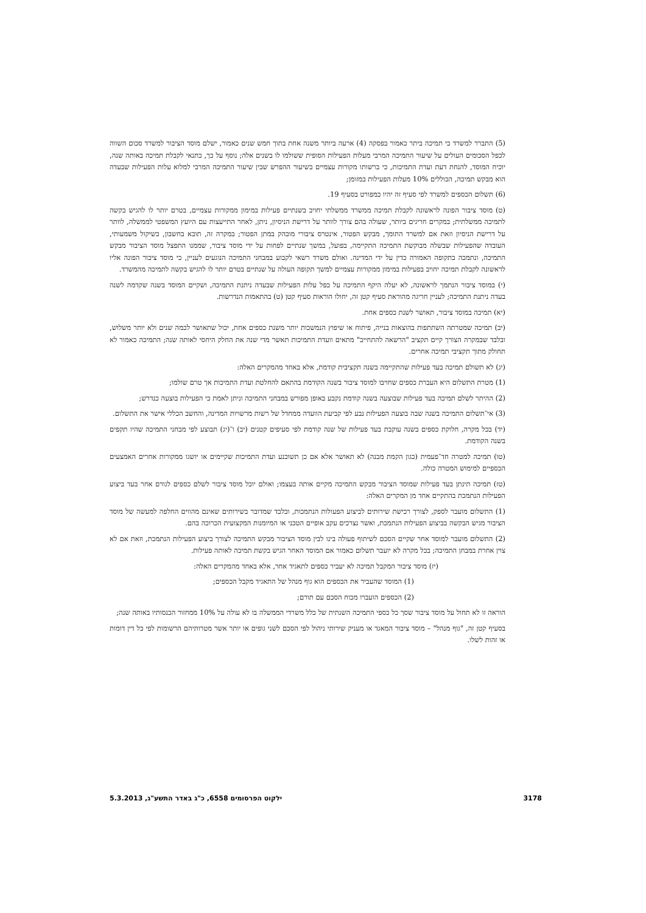(5) התברר למשרד כי תמיכה ביתר כאמור בפסקה (4) ארעה ביותר משנה אחת בתוך חמש שנים כאמור, ישלם מוסד הציבור למשרד סכום השווה לכפל הסכומים העולים על שיעור התמיכה המרבי מעלות הפעילות הסופית ששולמו לו בשנים אלה; נוסף על כך, כתנאי לקבלת תמיכה באותה שנה, יוכיח המוסד, להנחת דעת ועדת התמיכות, כי ברשותו מקורות עצמיים בשיעור ההפרש שבין שיעור התמיכה המרבי למלוא עלות הפעילות שבעדה הוא מבקש תמיכה, הכוללים 10% מעלות הפעילות במזומן;
(6) תשלום הכספים למשרד לפי סעיף זה יהיו כמפורט בסעיף 19.
(ט) מוסד ציבור הפונה לראשונה לקבלת תמיכה ממשרד ממשלתי יחויב בשנתיים פעילות במימון ממקורות עצמיים, בטרם יותר לו להגיש בקשה לתמיכה ממשלתית; במקרים חריגים ביותר, שעולה בהם צורך לוותר על דרישת הניסיון, ניתן, לאחר התייעצות עם היועץ המשפטי לממשלה, לוותר על דרישת הניסיון וזאת אם למשרד התומך, מבקש הפטור, אינטרס ציבורי מובהק במתן הפטור; במקרה זה, תובא בחשבון, כשיקול משמעותי, העובדה שהפעילות שבשלה מבוקשת התמיכה התקיימה, בפועל, במשך שנתיים לפחות על ידי מוסד ציבור, שממנו התפצל מוסד הציבור מבקש התמיכה, ונתמכה בתקופה האמורה כדין על ידי המדינה. ואולם משרד רשאי לקבוע במבחני התמיכה הנוגעים לעניין, כי מוסד ציבור הפונה אליו לראשונה לקבלת תמיכה יחויב בפעילות במימון ממקורות עצמיים למשך תקופה העולה על שנתיים בטרם יותר לו להגיש בקשה לתמיכה מהמשרד.
(י) במוסד ציבור הנתמך לראשונה, לא יעלה היקף התמיכה על כפל עלות הפעילות שבעדה ניתנת התמיכה, ושקיים המוסד בשנה שקדמה לשנה בעדה ניתנת התמיכה; לעניין חריגה מהוראת סעיף קטן זה, יחולו הוראות סעיף קטן (ט) בהתאמות הנדרשות.
(יא) תמיכה במוסד ציבור, תאושר לשנת כספים אחת.
(יב) תמיכה שמטרתה השתתפות בהוצאות בנייה, פיתוח או שיפוץ הנמשכות יותר משנת כספים אחת, יכול שתאושר לכמה שנים ולא יותר משלוש, ובלבד שבמקרה הצורך קיים תקציב "הרשאה להתחייב" מתאים וועדת התמיכות תאשר מדי שנה את החלק היחסי לאותה שנה; התמיכה כאמור לא תחולק מתוך תקציבי תמיכה אחרים.
(יג) לא תשולם תמיכה בעד פעילות שהתקיימה בשנה תקציבית קודמת, אלא באחד מהמקרים האלה:
(1) מטרת התשלום היא העברת כספים שחויבו למוסד ציבור בשנה הקודמת בהתאם להחלטת ועדת התמיכות אך טרם שולמו;
(2) ההיתר לשלם תמיכה בעד פעילות שבוצעה בשנה קודמת נקבע באופן מפורש במבחני התמיכה וניתן לאמת כי הפעילות בוצעה כנדרש;
(3) אי־תשלום התמיכה בשנה שבה בוצעה הפעילות נבע לפי קביעת הוועדה ממחדל של רשות מרשויות המדינה, והחשב הכללי אישר את התשלום.
(יד) בכל מקרה, חלוקת כספים בשנה עוקבת בעד פעילות של שנה קודמת לפי סעיפים קטנים (יב) ו־(יג) תבוצע לפי מבחני התמיכה שהיו תקפים בשנה הקודמת.
(טו) תמיכה למטרה חד־פעמית (כגון הקמת מבנה) לא תאושר אלא אם כן תשוכנע ועדת התמיכות שקיימים או יושגו ממקורות אחרים האמצעים הכספיים למימוש המטרה כולה.
(טז) תמיכה תינתן בעד פעילות שמוסד הציבור מבקש התמיכה מקיים אותה בעצמו; ואולם יוכל מוסד ציבור לשלם כספים לגורם אחר בעד ביצוע הפעילות הנתמכת בהתקיים אחד מן המקרים האלה:
(1) התשלום מועבר לספק, לצורך רכישת שירותים לביצוע הפעולות הנתמכות, ובלבד שמדובר בשירותים שאינם מהווים החלפה למעשה של מוסד הציבור מגיש הבקשה בביצוע הפעילות הנתמכת, ואשר נצרכים עקב אופיים הטכני או המיומנות המקצועית הכרוכה בהם.
(2) התשלום מועבר למוסד אחר שקיים הסכם לשיתוף פעולה בינו לבין מוסד הציבור מבקש התמיכה לצורך ביצוע הפעילות הנתמכת, וזאת אם לא צוין אחרת במבחן התמיכה; בכל מקרה לא יועבר תשלום כאמור אם המוסד האחר הגיש בקשת תמיכה לאותה פעילות.
(יז) מוסד ציבור המקבל תמיכה לא יעביר כספים לתאגיד אחר, אלא באחד מהמקרים האלה:
(1) המוסד שהעביר את הכספים הוא גוף מנהל של התאגיד מקבל הכספים;
(2) הכספים הועברו מכוח הסכם עם תורם;
הוראה זו לא תחול על מוסד ציבור שסך כל כספי התמיכה השנתית של כלל משרדי הממשלה בו לא עולה על 10% ממחזור הכנסותיו באותה שנה;
בסעיף קטן זה, "גוף מנהל" – מוסד ציבור המאגד או מעניק שירותי ניהול לפי הסכם לשני גופים או יותר אשר מטרותיהם הרשומות לפי כל דין דומות או זהות לשלו.
3178 ילקוט הפרסומים 6558, כ"ג באדר התשע"ג, 5.3.2013